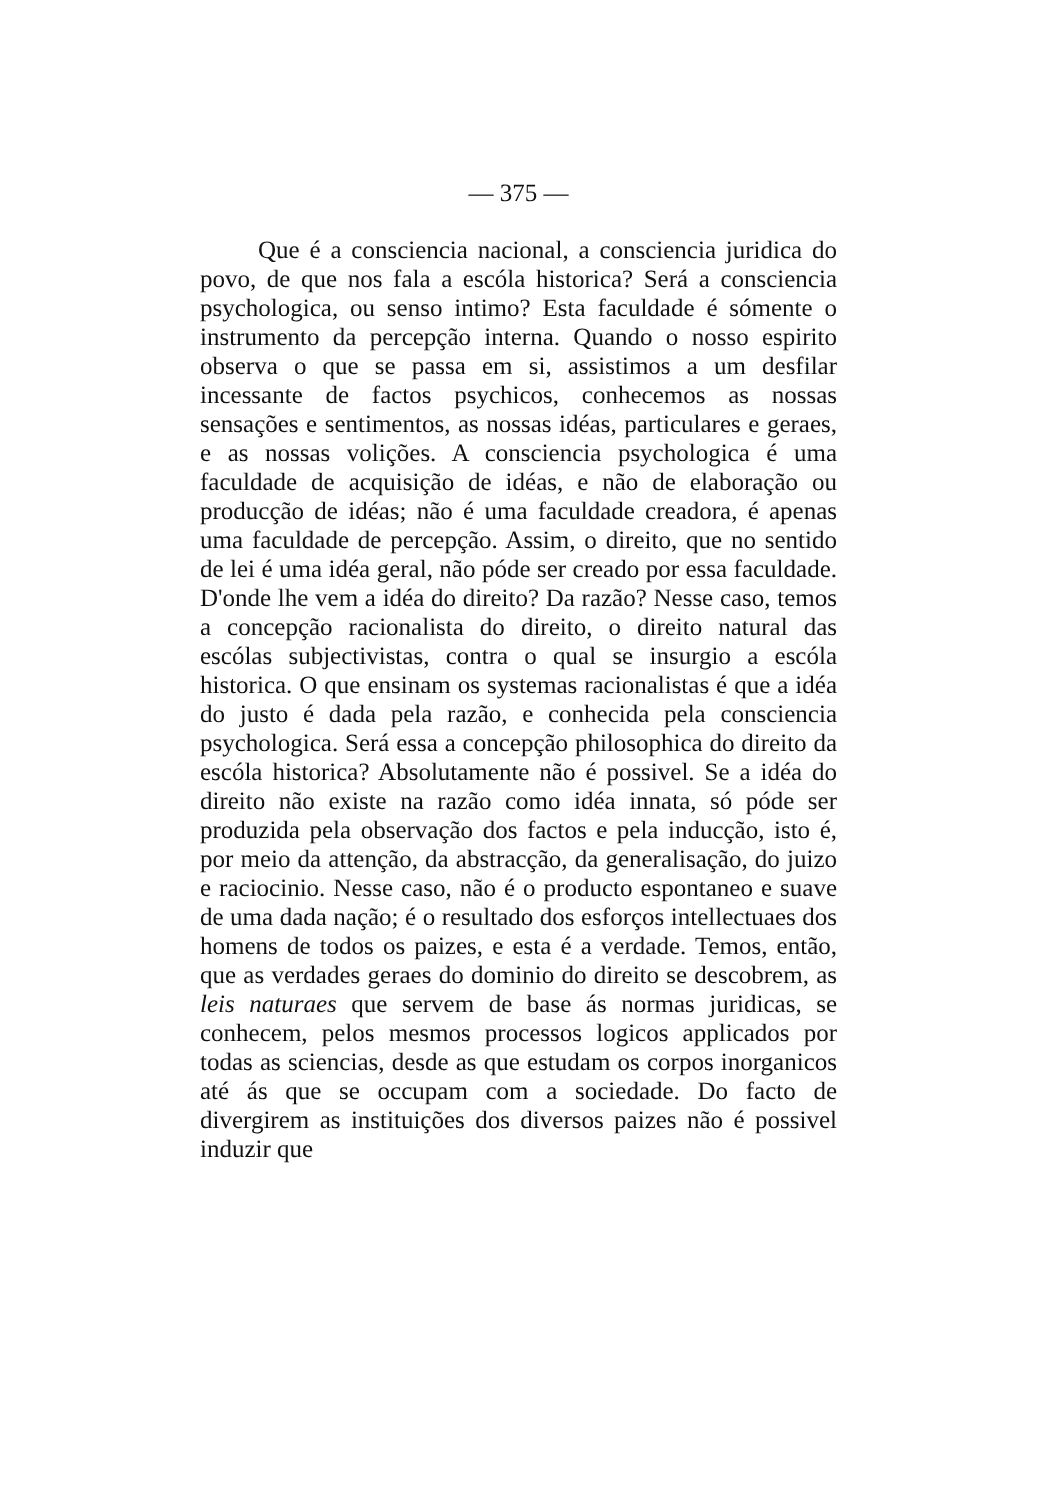— 375 —
Que é a consciencia nacional, a consciencia juridica do povo, de que nos fala a escóla historica? Será a consciencia psychologica, ou senso intimo? Esta faculdade é sómente o instrumento da percepção interna. Quando o nosso espirito observa o que se passa em si, assistimos a um desfilar incessante de factos psychicos, conhecemos as nossas sensações e sentimentos, as nossas idéas, particulares e geraes, e as nossas volições. A consciencia psychologica é uma faculdade de acquisição de idéas, e não de elaboração ou producção de idéas; não é uma faculdade creadora, é apenas uma faculdade de percepção. Assim, o direito, que no sentido de lei é uma idéa geral, não póde ser creado por essa faculdade. D'onde lhe vem a idéa do direito? Da razão? Nesse caso, temos a concepção racionalista do direito, o direito natural das escólas subjectivistas, contra o qual se insurgio a escóla historica. O que ensinam os systemas racionalistas é que a idéa do justo é dada pela razão, e conhecida pela consciencia psychologica. Será essa a concepção philosophica do direito da escóla historica? Absolutamente não é possivel. Se a idéa do direito não existe na razão como idéa innata, só póde ser produzida pela observação dos factos e pela inducção, isto é, por meio da attenção, da abstracção, da generalisação, do juizo e raciocinio. Nesse caso, não é o producto espontaneo e suave de uma dada nação; é o resultado dos esforços intellectuaes dos homens de todos os paizes, e esta é a verdade. Temos, então, que as verdades geraes do dominio do direito se descobrem, as leis naturaes que servem de base ás normas juridicas, se conhecem, pelos mesmos processos logicos applicados por todas as sciencias, desde as que estudam os corpos inorganicos até ás que se occupam com a sociedade. Do facto de divergirem as instituições dos diversos paizes não é possivel induzir que